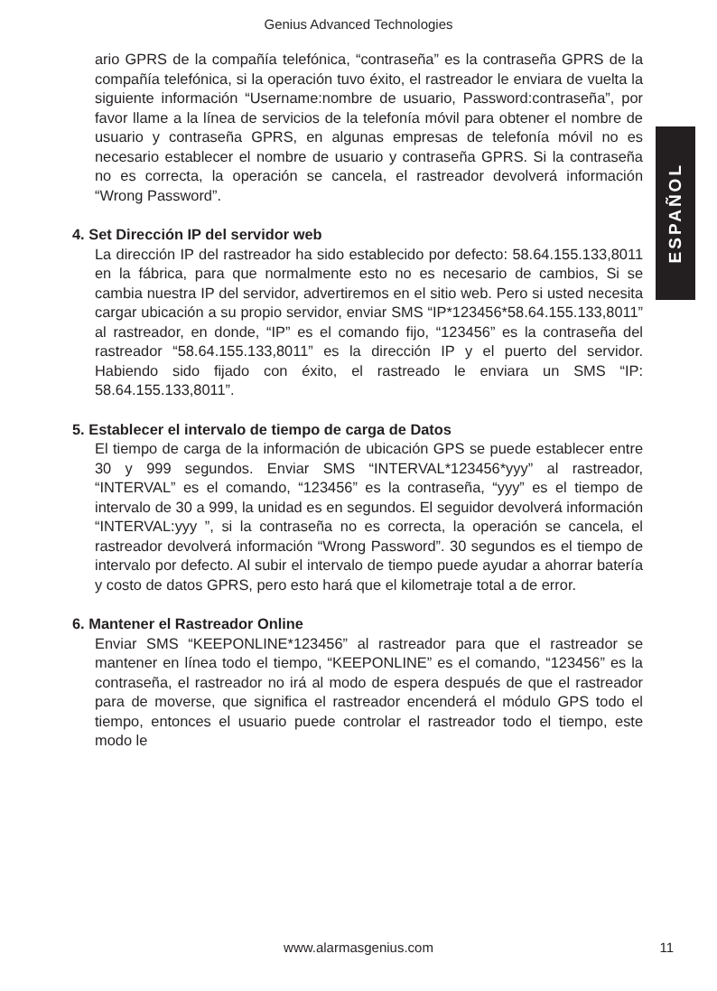Genius Advanced Technologies
ESPAÑOL
ario GPRS de la compañía telefónica, “contraseña” es la contraseña GPRS de la compañía telefónica, si la operación tuvo éxito, el rastreador le enviara de vuelta la siguiente información “Username:nombre de usuario, Password:contraseña”, por favor llame a la línea de servicios de la telefonía móvil para obtener el nombre de usuario y contraseña GPRS, en algunas empresas de telefonía móvil no es necesario establecer el nombre de usuario y contraseña GPRS. Si la contraseña no es correcta, la operación se cancela, el rastreador devolverá información “Wrong Password”.
4. Set Dirección IP del servidor web
La dirección IP del rastreador ha sido establecido por defecto: 58.64.155.133,8011 en la fábrica, para que normalmente esto no es necesario de cambios, Si se cambia nuestra IP del servidor, advertiremos en el sitio web. Pero si usted necesita cargar ubicación a su propio servidor, enviar SMS “IP*123456*58.64.155.133,8011” al rastreador, en donde, “IP” es el comando fijo, “123456” es la contraseña del rastreador “58.64.155.133,8011” es la dirección IP y el puerto del servidor. Habiendo sido fijado con éxito, el rastreado le enviara un SMS “IP: 58.64.155.133,8011”.
5. Establecer el intervalo de tiempo de carga de Datos
El tiempo de carga de la información de ubicación GPS se puede establecer entre 30 y 999 segundos. Enviar SMS “INTERVAL*123456*yyy” al rastreador, “INTERVAL” es el comando, “123456” es la contraseña, “yyy” es el tiempo de intervalo de 30 a 999, la unidad es en segundos. El seguidor devolverá información “INTERVAL:yyy ”, si la contraseña no es correcta, la operación se cancela, el rastreador devolverá información “Wrong Password”. 30 segundos es el tiempo de intervalo por defecto. Al subir el intervalo de tiempo puede ayudar a ahorrar batería y costo de datos GPRS, pero esto hará que el kilometraje total a de error.
6. Mantener el Rastreador Online
Enviar SMS “KEEPONLINE*123456” al rastreador para que el rastreador se mantener en línea todo el tiempo, “KEEPONLINE” es el comando, “123456” es la contraseña, el rastreador no irá al modo de espera después de que el rastreador para de moverse, que significa el rastreador encenderá el módulo GPS todo el tiempo, entonces el usuario puede controlar el rastreador todo el tiempo, este modo le
www.alarmasgenius.com
11